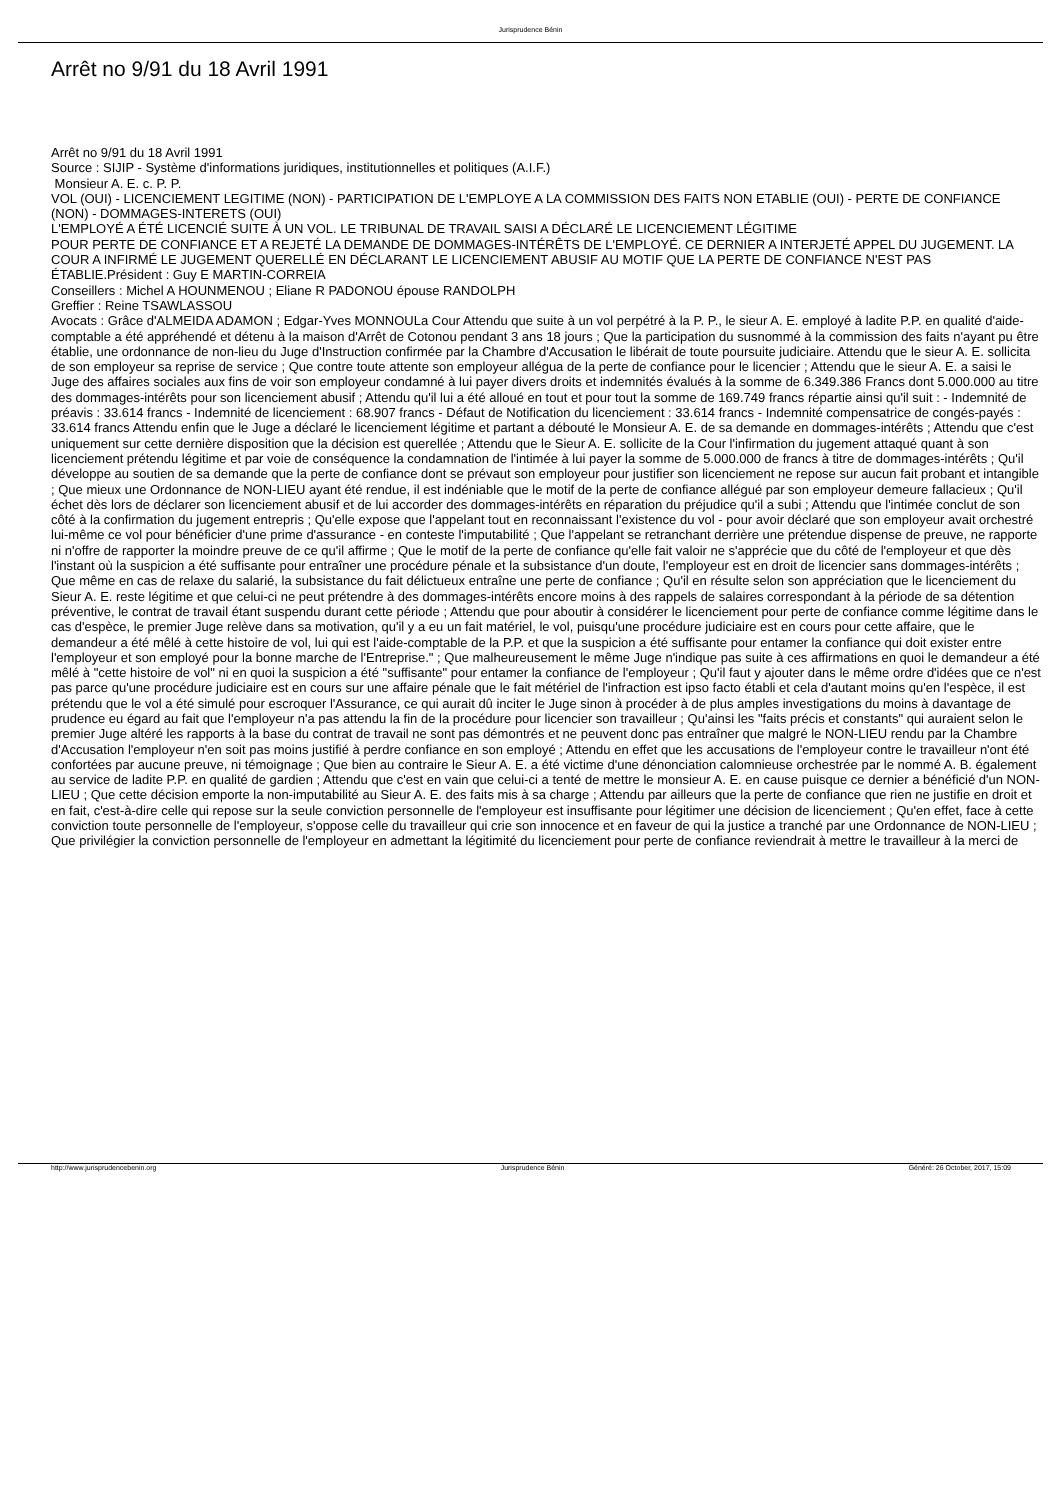Jurisprudence Bénin
Arrêt no 9/91 du 18 Avril 1991
Arrêt no 9/91 du 18 Avril 1991
Source : SIJIP - Système d'informations juridiques, institutionnelles et politiques (A.I.F.)
Monsieur A. E. c. P. P.
VOL (OUI) - LICENCIEMENT LEGITIME (NON) - PARTICIPATION DE L'EMPLOYE A LA COMMISSION DES FAITS NON ETABLIE (OUI) - PERTE DE CONFIANCE (NON) - DOMMAGES-INTERETS (OUI)
L'EMPLOYÉ A ÉTÉ LICENCIÉ SUITE À UN VOL. LE TRIBUNAL DE TRAVAIL SAISI A DÉCLARÉ LE LICENCIEMENT LÉGITIME
POUR PERTE DE CONFIANCE ET A REJETÉ LA DEMANDE DE DOMMAGES-INTÉRÊTS DE L'EMPLOYÉ. CE DERNIER A INTERJETÉ APPEL DU JUGEMENT. LA COUR A INFIRMÉ LE JUGEMENT QUERELLÉ EN DÉCLARANT LE LICENCIEMENT ABUSIF AU MOTIF QUE LA PERTE DE CONFIANCE N'EST PAS ÉTABLIE.Président : Guy E MARTIN-CORREIA
Conseillers : Michel A HOUNMENOU ; Eliane R PADONOU épouse RANDOLPH
Greffier : Reine TSAWLASSOU
Avocats : Grâce d'ALMEIDA ADAMON ; Edgar-Yves MONNOULa Cour Attendu que suite à un vol perpétré à la P. P., le sieur A. E. employé à ladite P.P. en qualité d'aide-comptable a été appréhendé et détenu à la maison d'Arrêt de Cotonou pendant 3 ans 18 jours ; Que la participation du susnommé à la commission des faits n'ayant pu être établie, une ordonnance de non-lieu du Juge d'Instruction confirmée par la Chambre d'Accusation le libérait de toute poursuite judiciaire. Attendu que le sieur A. E. sollicita de son employeur sa reprise de service ; Que contre toute attente son employeur allégua de la perte de confiance pour le licencier ; Attendu que le sieur A. E. a saisi le Juge des affaires sociales aux fins de voir son employeur condamné à lui payer divers droits et indemnités évalués à la somme de 6.349.386 Francs dont 5.000.000 au titre des dommages-intérêts pour son licenciement abusif ; Attendu qu'il lui a été alloué en tout et pour tout la somme de 169.749 francs répartie ainsi qu'il suit : - Indemnité de préavis : 33.614 francs - Indemnité de licenciement : 68.907 francs - Défaut de Notification du licenciement : 33.614 francs - Indemnité compensatrice de congés-payés : 33.614 francs Attendu enfin que le Juge a déclaré le licenciement légitime et partant a débouté le Monsieur A. E. de sa demande en dommages-intérêts ; Attendu que c'est uniquement sur cette dernière disposition que la décision est querellée ; Attendu que le Sieur A. E. sollicite de la Cour l'infirmation du jugement attaqué quant à son licenciement prétendu légitime et par voie de conséquence la condamnation de l'intimée à lui payer la somme de 5.000.000 de francs à titre de dommages-intérêts ; Qu'il développe au soutien de sa demande que la perte de confiance dont se prévaut son employeur pour justifier son licenciement ne repose sur aucun fait probant et intangible ; Que mieux une Ordonnance de NON-LIEU ayant été rendue, il est indéniable que le motif de la perte de confiance allégué par son employeur demeure fallacieux ; Qu'il échet dès lors de déclarer son licenciement abusif et de lui accorder des dommages-intérêts en réparation du préjudice qu'il a subi ; Attendu que l'intimée conclut de son côté à la confirmation du jugement entrepris ; Qu'elle expose que l'appelant tout en reconnaissant l'existence du vol - pour avoir déclaré que son employeur avait orchestré lui-même ce vol pour bénéficier d'une prime d'assurance - en conteste l'imputabilité ; Que l'appelant se retranchant derrière une prétendue dispense de preuve, ne rapporte ni n'offre de rapporter la moindre preuve de ce qu'il affirme ; Que le motif de la perte de confiance qu'elle fait valoir ne s'apprécie que du côté de l'employeur et que dès l'instant où la suspicion a été suffisante pour entraîner une procédure pénale et la subsistance d'un doute, l'employeur est en droit de licencier sans dommages-intérêts ; Que même en cas de relaxe du salarié, la subsistance du fait délictueux entraîne une perte de confiance ; Qu'il en résulte selon son appréciation que le licenciement du Sieur A. E. reste légitime et que celui-ci ne peut prétendre à des dommages-intérêts encore moins à des rappels de salaires correspondant à la période de sa détention préventive, le contrat de travail étant suspendu durant cette période ; Attendu que pour aboutir à considérer le licenciement pour perte de confiance comme légitime dans le cas d'espèce, le premier Juge relève dans sa motivation, qu'il y a eu un fait matériel, le vol, puisqu'une procédure judiciaire est en cours pour cette affaire, que le demandeur a été mêlé à cette histoire de vol, lui qui est l'aide-comptable de la P.P. et que la suspicion a été suffisante pour entamer la confiance qui doit exister entre l'employeur et son employé pour la bonne marche de l'Entreprise." ; Que malheureusement le même Juge n'indique pas suite à ces affirmations en quoi le demandeur a été mêlé à "cette histoire de vol" ni en quoi la suspicion a été "suffisante" pour entamer la confiance de l'employeur ; Qu'il faut y ajouter dans le même ordre d'idées que ce n'est pas parce qu'une procédure judiciaire est en cours sur une affaire pénale que le fait métériel de l'infraction est ipso facto établi et cela d'autant moins qu'en l'espèce, il est prétendu que le vol a été simulé pour escroquer l'Assurance, ce qui aurait dû inciter le Juge sinon à procéder à de plus amples investigations du moins à davantage de prudence eu égard au fait que l'employeur n'a pas attendu la fin de la procédure pour licencier son travailleur ; Qu'ainsi les "faits précis et constants" qui auraient selon le premier Juge altéré les rapports à la base du contrat de travail ne sont pas démontrés et ne peuvent donc pas entraîner que malgré le NON-LIEU rendu par la Chambre d'Accusation l'employeur n'en soit pas moins justifié à perdre confiance en son employé ; Attendu en effet que les accusations de l'employeur contre le travailleur n'ont été confortées par aucune preuve, ni témoignage ; Que bien au contraire le Sieur A. E. a été victime d'une dénonciation calomnieuse orchestrée par le nommé A. B. également au service de ladite P.P. en qualité de gardien ; Attendu que c'est en vain que celui-ci a tenté de mettre le monsieur A. E. en cause puisque ce dernier a bénéficié d'un NON-LIEU ; Que cette décision emporte la non-imputabilité au Sieur A. E. des faits mis à sa charge ; Attendu par ailleurs que la perte de confiance que rien ne justifie en droit et en fait, c'est-à-dire celle qui repose sur la seule conviction personnelle de l'employeur est insuffisante pour légitimer une décision de licenciement ; Qu'en effet, face à cette conviction toute personnelle de l'employeur, s'oppose celle du travailleur qui crie son innocence et en faveur de qui la justice a tranché par une Ordonnance de NON-LIEU ; Que privilégier la conviction personnelle de l'employeur en admettant la légitimité du licenciement pour perte de confiance reviendrait à mettre le travailleur à la merci de
http://www.jurisprudencebenin.org Jurisprudence Bénin Généré: 26 October, 2017, 15:09